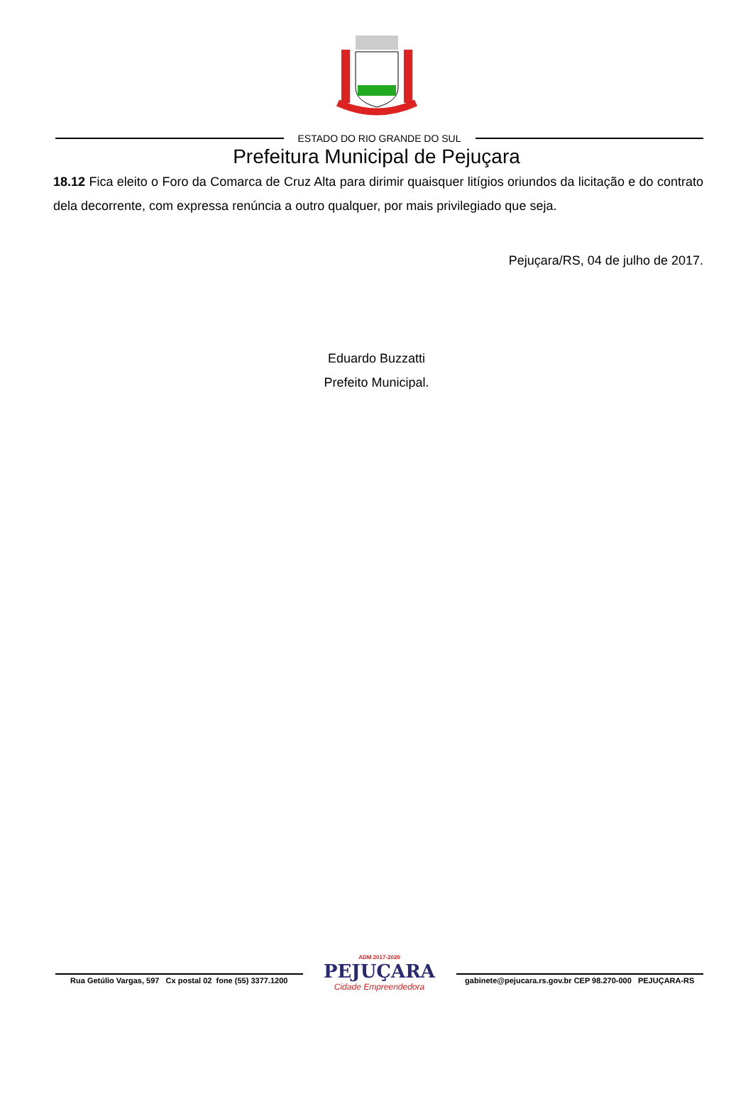ESTADO DO RIO GRANDE DO SUL
Prefeitura Municipal de Pejuçara
18.12 Fica eleito o Foro da Comarca de Cruz Alta para dirimir quaisquer litígios oriundos da licitação e do contrato dela decorrente, com expressa renúncia a outro qualquer, por mais privilegiado que seja.
Pejuçara/RS, 04 de julho de 2017.
Eduardo Buzzatti
Prefeito Municipal.
Rua Getúlio Vargas, 597 Cx postal 02 fone (55) 3377.1200
ADM 2017-2020
PEJUÇARA
Cidade Empreendedora
gabinete@pejucara.rs.gov.br CEP 98.270-000 PEJUÇARA-RS